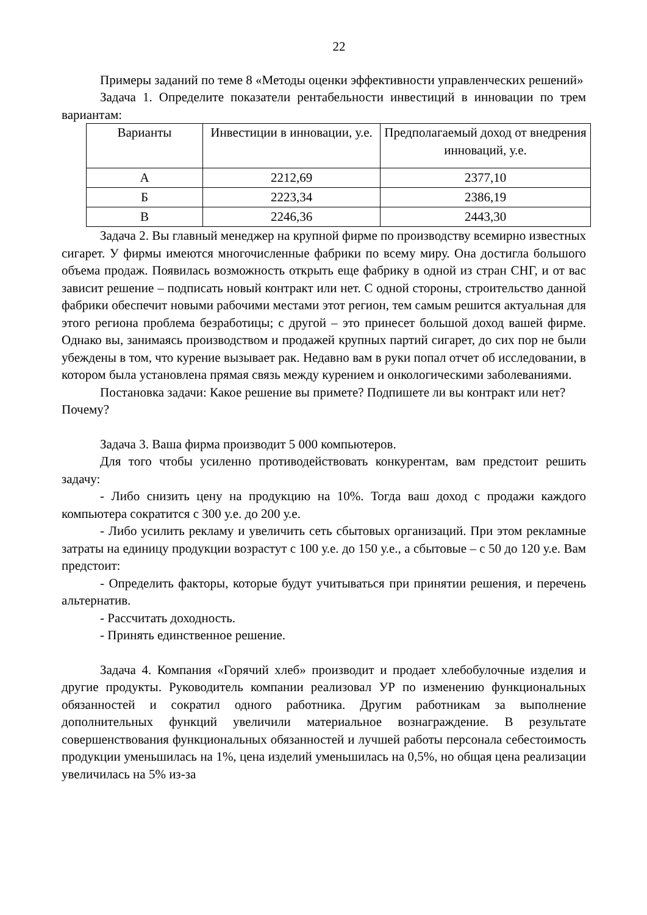22
Примеры заданий по теме 8 «Методы оценки эффективности управленческих решений»
Задача 1. Определите показатели рентабельности инвестиций в инновации по трем вариантам:
| Варианты | Инвестиции в инновации, у.е. | Предполагаемый доход от внедрения инноваций, у.е. |
| А | 2212,69 | 2377,10 |
| Б | 2223,34 | 2386,19 |
| В | 2246,36 | 2443,30 |
Задача 2. Вы главный менеджер на крупной фирме по производству всемирно известных сигарет. У фирмы имеются многочисленные фабрики по всему миру. Она достигла большого объема продаж. Появилась возможность открыть еще фабрику в одной из стран СНГ, и от вас зависит решение – подписать новый контракт или нет. С одной стороны, строительство данной фабрики обеспечит новыми рабочими местами этот регион, тем самым решится актуальная для этого региона проблема безработицы; с другой – это принесет большой доход вашей фирме. Однако вы, занимаясь производством и продажей крупных партий сигарет, до сих пор не были убеждены в том, что курение вызывает рак. Недавно вам в руки попал отчет об исследовании, в котором была установлена прямая связь между курением и онкологическими заболеваниями.
Постановка задачи: Какое решение вы примете? Подпишете ли вы контракт или нет? Почему?
Задача 3. Ваша фирма производит 5 000 компьютеров.
Для того чтобы усиленно противодействовать конкурентам, вам предстоит решить задачу:
- Либо снизить цену на продукцию на 10%. Тогда ваш доход с продажи каждого компьютера сократится с 300 у.е. до 200 у.е.
- Либо усилить рекламу и увеличить сеть сбытовых организаций. При этом рекламные затраты на единицу продукции возрастут с 100 у.е. до 150 у.е., а сбытовые – с 50 до 120 у.е. Вам предстоит:
- Определить факторы, которые будут учитываться при принятии решения, и перечень альтернатив.
- Рассчитать доходность.
- Принять единственное решение.
Задача 4. Компания «Горячий хлеб» производит и продает хлебобулочные изделия и другие продукты. Руководитель компании реализовал УР по изменению функциональных обязанностей и сократил одного работника. Другим работникам за выполнение дополнительных функций увеличили материальное вознаграждение. В результате совершенствования функциональных обязанностей и лучшей работы персонала себестоимость продукции уменьшилась на 1%, цена изделий уменьшилась на 0,5%, но общая цена реализации увеличилась на 5% из-за